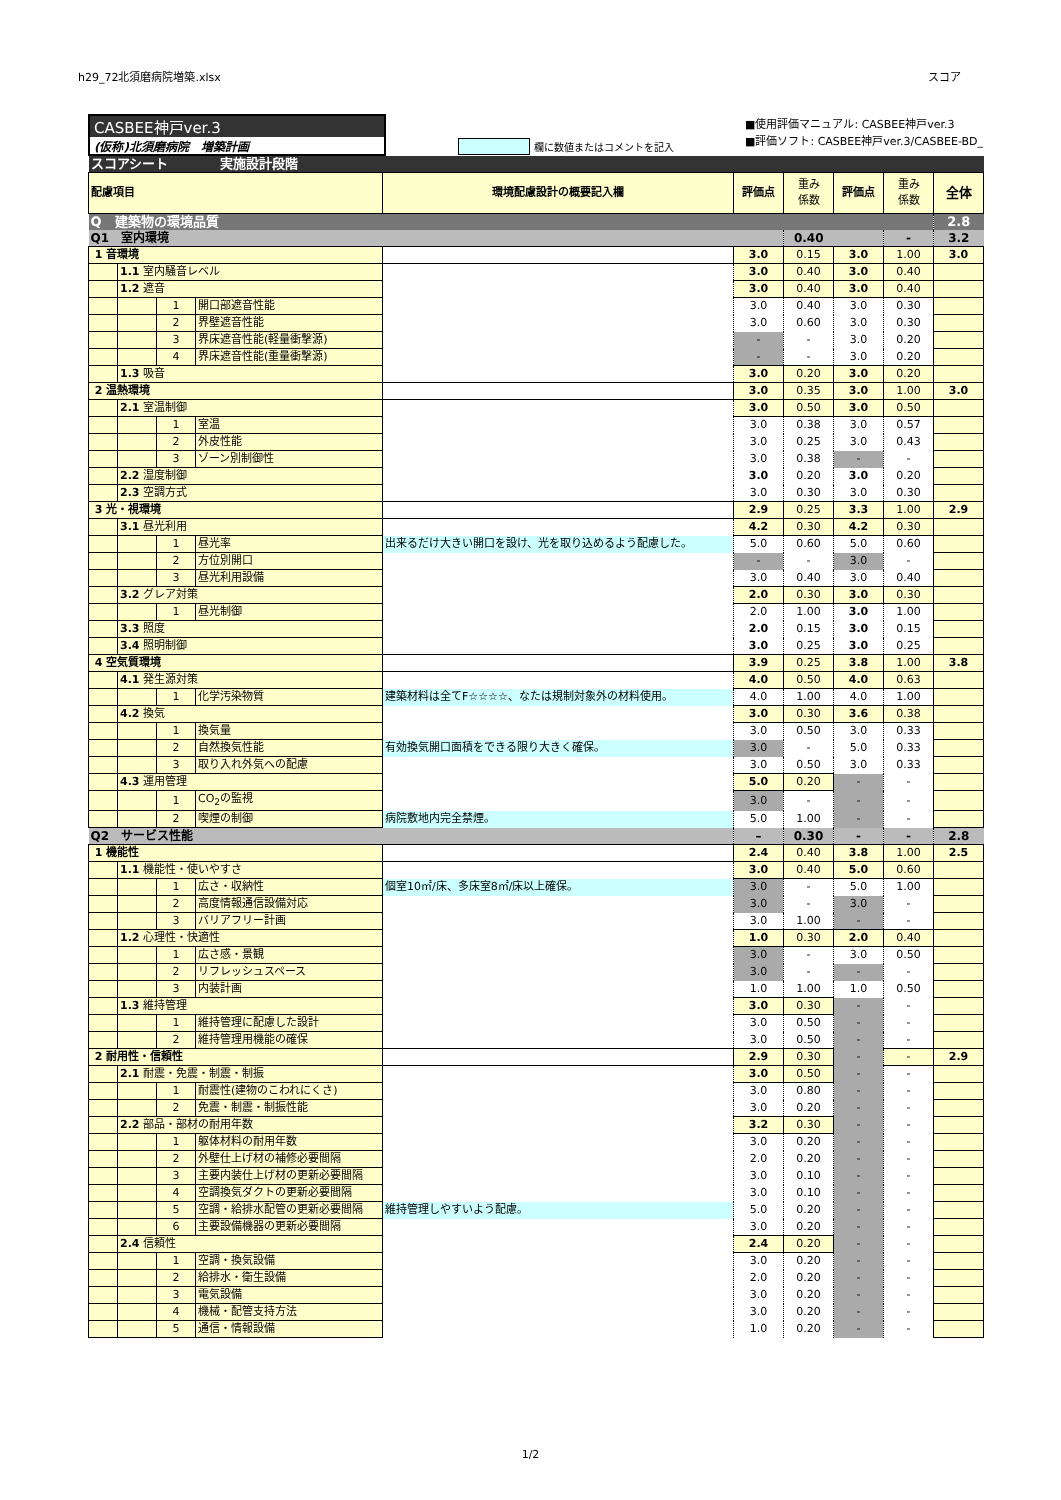h29_72北須磨病院増築.xlsx スコア
CASBEE神戸ver.3
(仮称)北須磨病院　増築計画
欄に数値またはコメントを記入
■使用評価マニュアル: CASBEE神戸ver.3
■評価ソフト: CASBEE神戸ver.3/CASBEE-BD_
| スコアシート 実施設計段階 | | | | | | | | | |
| 配慮項目 | | | | 環境配慮設計の概要記入欄 | 評価点 | 重み 係数 | 評価点 | 重み 係数 | 全体 |
| Q 建築物の環境品質 | | | | | | | | | 2.8 |
| Q1 室内環境 | | | | | | 0.40 | | - | 3.2 |
| 1 音環境 | | | | | 3.0 | 0.15 | 3.0 | 1.00 | 3.0 |
| | 1.1 室内騒音レベル | | | | 3.0 | 0.40 | 3.0 | 0.40 | |
| | 1.2 遮音 | | | | 3.0 | 0.40 | 3.0 | 0.40 | |
| | | 1 | 開口部遮音性能 | | 3.0 | 0.40 | 3.0 | 0.30 | |
| | | 2 | 界壁遮音性能 | | 3.0 | 0.60 | 3.0 | 0.30 | |
| | | 3 | 界床遮音性能(軽量衝撃源) | | - | - | 3.0 | 0.20 | |
| | | 4 | 界床遮音性能(重量衝撃源) | | - | - | 3.0 | 0.20 | |
| | 1.3 吸音 | | | | 3.0 | 0.20 | 3.0 | 0.20 | |
| 2 温熱環境 | | | | | 3.0 | 0.35 | 3.0 | 1.00 | 3.0 |
| | 2.1 室温制御 | | | | 3.0 | 0.50 | 3.0 | 0.50 | |
| | | 1 | 室温 | | 3.0 | 0.38 | 3.0 | 0.57 | |
| | | 2 | 外皮性能 | | 3.0 | 0.25 | 3.0 | 0.43 | |
| | | 3 | ゾーン別制御性 | | 3.0 | 0.38 | - | - | |
| | 2.2 湿度制御 | | | | 3.0 | 0.20 | 3.0 | 0.20 | |
| | 2.3 空調方式 | | | | 3.0 | 0.30 | 3.0 | 0.30 | |
| 3 光・視環境 | | | | | 2.9 | 0.25 | 3.3 | 1.00 | 2.9 |
| | 3.1 昼光利用 | | | | 4.2 | 0.30 | 4.2 | 0.30 | |
| | | 1 | 昼光率 | 出来るだけ大きい開口を設け、光を取り込めるよう配慮した。 | 5.0 | 0.60 | 5.0 | 0.60 | |
| | | 2 | 方位別開口 | | - | - | 3.0 | - | |
| | | 3 | 昼光利用設備 | | 3.0 | 0.40 | 3.0 | 0.40 | |
| | 3.2 グレア対策 | | | | 2.0 | 0.30 | 3.0 | 0.30 | |
| | | 1 | 昼光制御 | | 2.0 | 1.00 | 3.0 | 1.00 | |
| | 3.3 照度 | | | | 2.0 | 0.15 | 3.0 | 0.15 | |
| | 3.4 照明制御 | | | | 3.0 | 0.25 | 3.0 | 0.25 | |
| 4 空気質環境 | | | | | 3.9 | 0.25 | 3.8 | 1.00 | 3.8 |
| | 4.1 発生源対策 | | | | 4.0 | 0.50 | 4.0 | 0.63 | |
| | | 1 | 化学汚染物質 | 建築材料は全てF☆☆☆☆、なたは規制対象外の材料使用。 | 4.0 | 1.00 | 4.0 | 1.00 | |
| | 4.2 換気 | | | | 3.0 | 0.30 | 3.6 | 0.38 | |
| | | 1 | 換気量 | | 3.0 | 0.50 | 3.0 | 0.33 | |
| | | 2 | 自然換気性能 | 有効換気開口面積をできる限り大きく確保。 | 3.0 | - | 5.0 | 0.33 | |
| | | 3 | 取り入れ外気への配慮 | | 3.0 | 0.50 | 3.0 | 0.33 | |
| | 4.3 運用管理 | | | | 5.0 | 0.20 | - | - | |
| | | 1 | CO<sub>2</sub>の監視 | | 3.0 | - | - | - | |
| | | 2 | 喫煙の制御 | 病院敷地内完全禁煙。 | 5.0 | 1.00 | - | - | |
| Q2 サービス性能 | | | | | – | 0.30 | - | - | 2.8 |
| 1 機能性 | | | | | 2.4 | 0.40 | 3.8 | 1.00 | 2.5 |
| | 1.1 機能性・使いやすさ | | | | 3.0 | 0.40 | 5.0 | 0.60 | |
| | | 1 | 広さ・収納性 | 個室10㎡/床、多床室8㎡/床以上確保。 | 3.0 | - | 5.0 | 1.00 | |
| | | 2 | 高度情報通信設備対応 | | 3.0 | - | 3.0 | - | |
| | | 3 | バリアフリー計画 | | 3.0 | 1.00 | - | - | |
| | 1.2 心理性・快適性 | | | | 1.0 | 0.30 | 2.0 | 0.40 | |
| | | 1 | 広さ感・景観 | | 3.0 | - | 3.0 | 0.50 | |
| | | 2 | リフレッシュスペース | | 3.0 | - | - | - | |
| | | 3 | 内装計画 | | 1.0 | 1.00 | 1.0 | 0.50 | |
| | 1.3 維持管理 | | | | 3.0 | 0.30 | - | - | |
| | | 1 | 維持管理に配慮した設計 | | 3.0 | 0.50 | - | - | |
| | | 2 | 維持管理用機能の確保 | | 3.0 | 0.50 | - | - | |
| 2 耐用性・信頼性 | | | | | 2.9 | 0.30 | - | - | 2.9 |
| | 2.1 耐震・免震・制震・制振 | | | | 3.0 | 0.50 | - | - | |
| | | 1 | 耐震性(建物のこわれにくさ) | | 3.0 | 0.80 | - | - | |
| | | 2 | 免震・制震・制振性能 | | 3.0 | 0.20 | - | - | |
| | 2.2 部品・部材の耐用年数 | | | | 3.2 | 0.30 | - | - | |
| | | 1 | 躯体材料の耐用年数 | | 3.0 | 0.20 | - | - | |
| | | 2 | 外壁仕上げ材の補修必要間隔 | | 2.0 | 0.20 | - | - | |
| | | 3 | 主要内装仕上げ材の更新必要間隔 | | 3.0 | 0.10 | - | - | |
| | | 4 | 空調換気ダクトの更新必要間隔 | | 3.0 | 0.10 | - | - | |
| | | 5 | 空調・給排水配管の更新必要間隔 | 維持管理しやすいよう配慮。 | 5.0 | 0.20 | - | - | |
| | | 6 | 主要設備機器の更新必要間隔 | | 3.0 | 0.20 | - | - | |
| | 2.4 信頼性 | | | | 2.4 | 0.20 | - | - | |
| | | 1 | 空調・換気設備 | | 3.0 | 0.20 | - | - | |
| | | 2 | 給排水・衛生設備 | | 2.0 | 0.20 | - | - | |
| | | 3 | 電気設備 | | 3.0 | 0.20 | - | - | |
| | | 4 | 機械・配管支持方法 | | 3.0 | 0.20 | - | - | |
| | | 5 | 通信・情報設備 | | 1.0 | 0.20 | - | - | |
1/2